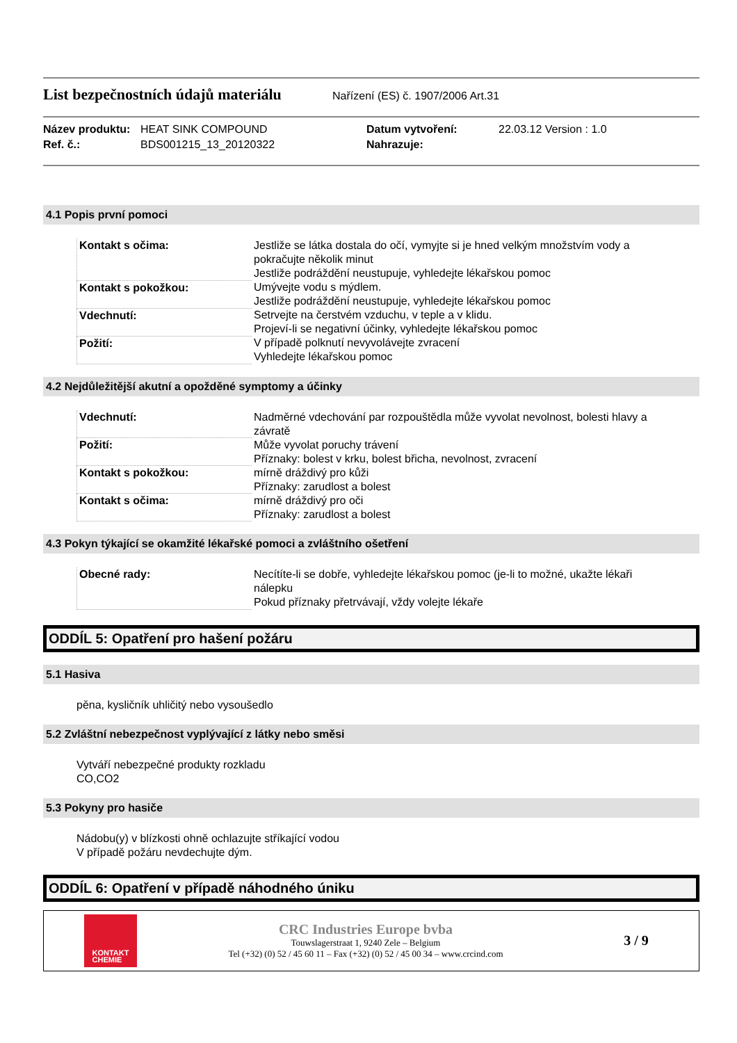List bezpečnostních údajů materiálu
Nařízení (ES) č. 1907/2006 Art.31
Název produktu: HEAT SINK COMPOUND Datum vytvoření: 22.03.12 Version : 1.0 Ref. č.: BDS001215_13_20120322 Nahrazuje:
4.1 Popis první pomoci
| Kontakt s očima: | Jestliže se látka dostala do očí, vymyjte si je hned velkým množstvím vody a pokračujte několik minut Jestliže podráždění neustupuje, vyhledejte lékařskou pomoc |
| Kontakt s pokožkou: | Umývejte vodu s mýdlem. Jestliže podráždění neustupuje, vyhledejte lékařskou pomoc |
| Vdechnutí: | Setrvejte na čerstvém vzduchu, v teple a v klidu. Projeví-li se negativní účinky, vyhledejte lékařskou pomoc |
| Požití: | V případě polknutí nevyvolávejte zvracení Vyhledejte lékařskou pomoc |
4.2 Nejdůležitější akutní a opožděné symptomy a účinky
| Vdechnutí: | Nadměrné vdechování par rozpouštědla může vyvolat nevolnost, bolesti hlavy a závratě |
| Požití: | Může vyvolat poruchy trávení Příznaky: bolest v krku, bolest břicha, nevolnost, zvracení |
| Kontakt s pokožkou: | mírně dráždivý pro kůži Příznaky: zarudlost a bolest |
| Kontakt s očima: | mírně dráždivý pro oči Příznaky: zarudlost a bolest |
4.3 Pokyn týkající se okamžité lékařské pomoci a zvláštního ošetření
| Obecné rady: | Necítíte-li se dobře, vyhledejte lékařskou pomoc (je-li to možné, ukažte lékaři nálepku Pokud příznaky přetrvávají, vždy volejte lékaře |
ODDÍL 5: Opatření pro hašení požáru
5.1 Hasiva
pěna, kysličník uhličitý nebo vysoušedlo
5.2 Zvláštní nebezpečnost vyplývající z látky nebo směsi
Vytváří nebezpečné produkty rozkladu
CO,CO2
5.3 Pokyny pro hasiče
Nádobu(y) v blízkosti ohně ochlazujte stříkající vodou
V případě požáru nevdechujte dým.
ODDÍL 6: Opatření v případě náhodného úniku
KONTAKT
CHEMIE
CRC Industries Europe bvba
Touwslagerstraat 1, 9240 Zele – Belgium
Tel (+32) (0) 52 / 45 60 11 – Fax (+32) (0) 52 / 45 00 34 – www.crcind.com
3 / 9